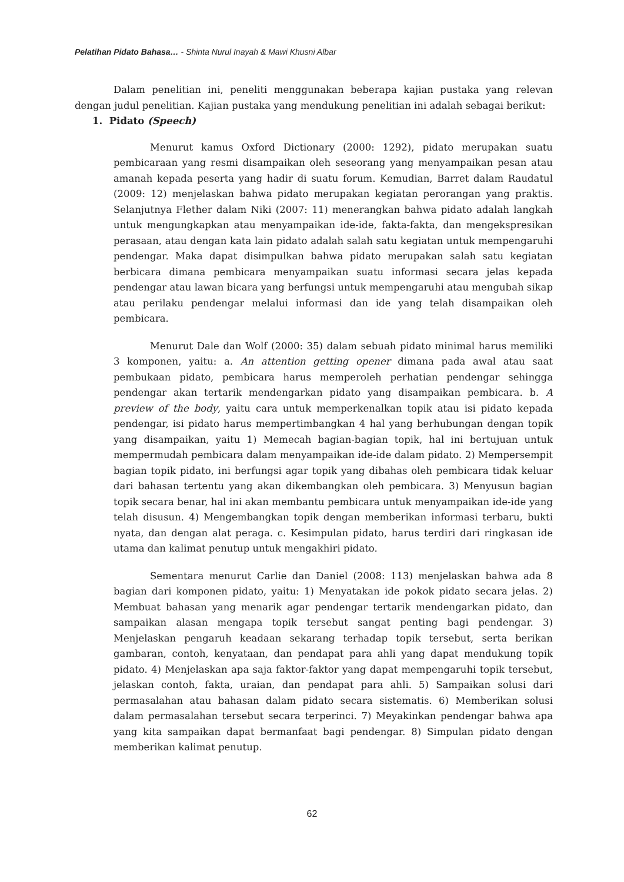Pelatihan Pidato Bahasa… - Shinta Nurul Inayah & Mawi Khusni Albar
Dalam penelitian ini, peneliti menggunakan beberapa kajian pustaka yang relevan dengan judul penelitian. Kajian pustaka yang mendukung penelitian ini adalah sebagai berikut:
1. Pidato (Speech)
Menurut kamus Oxford Dictionary (2000: 1292), pidato merupakan suatu pembicaraan yang resmi disampaikan oleh seseorang yang menyampaikan pesan atau amanah kepada peserta yang hadir di suatu forum. Kemudian, Barret dalam Raudatul (2009: 12) menjelaskan bahwa pidato merupakan kegiatan perorangan yang praktis. Selanjutnya Flether dalam Niki (2007: 11) menerangkan bahwa pidato adalah langkah untuk mengungkapkan atau menyampaikan ide-ide, fakta-fakta, dan mengekspresikan perasaan, atau dengan kata lain pidato adalah salah satu kegiatan untuk mempengaruhi pendengar. Maka dapat disimpulkan bahwa pidato merupakan salah satu kegiatan berbicara dimana pembicara menyampaikan suatu informasi secara jelas kepada pendengar atau lawan bicara yang berfungsi untuk mempengaruhi atau mengubah sikap atau perilaku pendengar melalui informasi dan ide yang telah disampaikan oleh pembicara.
Menurut Dale dan Wolf (2000: 35) dalam sebuah pidato minimal harus memiliki 3 komponen, yaitu: a. An attention getting opener dimana pada awal atau saat pembukaan pidato, pembicara harus memperoleh perhatian pendengar sehingga pendengar akan tertarik mendengarkan pidato yang disampaikan pembicara. b. A preview of the body, yaitu cara untuk memperkenalkan topik atau isi pidato kepada pendengar, isi pidato harus mempertimbangkan 4 hal yang berhubungan dengan topik yang disampaikan, yaitu 1) Memecah bagian-bagian topik, hal ini bertujuan untuk mempermudah pembicara dalam menyampaikan ide-ide dalam pidato. 2) Mempersempit bagian topik pidato, ini berfungsi agar topik yang dibahas oleh pembicara tidak keluar dari bahasan tertentu yang akan dikembangkan oleh pembicara. 3) Menyusun bagian topik secara benar, hal ini akan membantu pembicara untuk menyampaikan ide-ide yang telah disusun. 4) Mengembangkan topik dengan memberikan informasi terbaru, bukti nyata, dan dengan alat peraga. c. Kesimpulan pidato, harus terdiri dari ringkasan ide utama dan kalimat penutup untuk mengakhiri pidato.
Sementara menurut Carlie dan Daniel (2008: 113) menjelaskan bahwa ada 8 bagian dari komponen pidato, yaitu: 1) Menyatakan ide pokok pidato secara jelas. 2) Membuat bahasan yang menarik agar pendengar tertarik mendengarkan pidato, dan sampaikan alasan mengapa topik tersebut sangat penting bagi pendengar. 3) Menjelaskan pengaruh keadaan sekarang terhadap topik tersebut, serta berikan gambaran, contoh, kenyataan, dan pendapat para ahli yang dapat mendukung topik pidato. 4) Menjelaskan apa saja faktor-faktor yang dapat mempengaruhi topik tersebut, jelaskan contoh, fakta, uraian, dan pendapat para ahli. 5) Sampaikan solusi dari permasalahan atau bahasan dalam pidato secara sistematis. 6) Memberikan solusi dalam permasalahan tersebut secara terperinci. 7) Meyakinkan pendengar bahwa apa yang kita sampaikan dapat bermanfaat bagi pendengar. 8) Simpulan pidato dengan memberikan kalimat penutup.
62